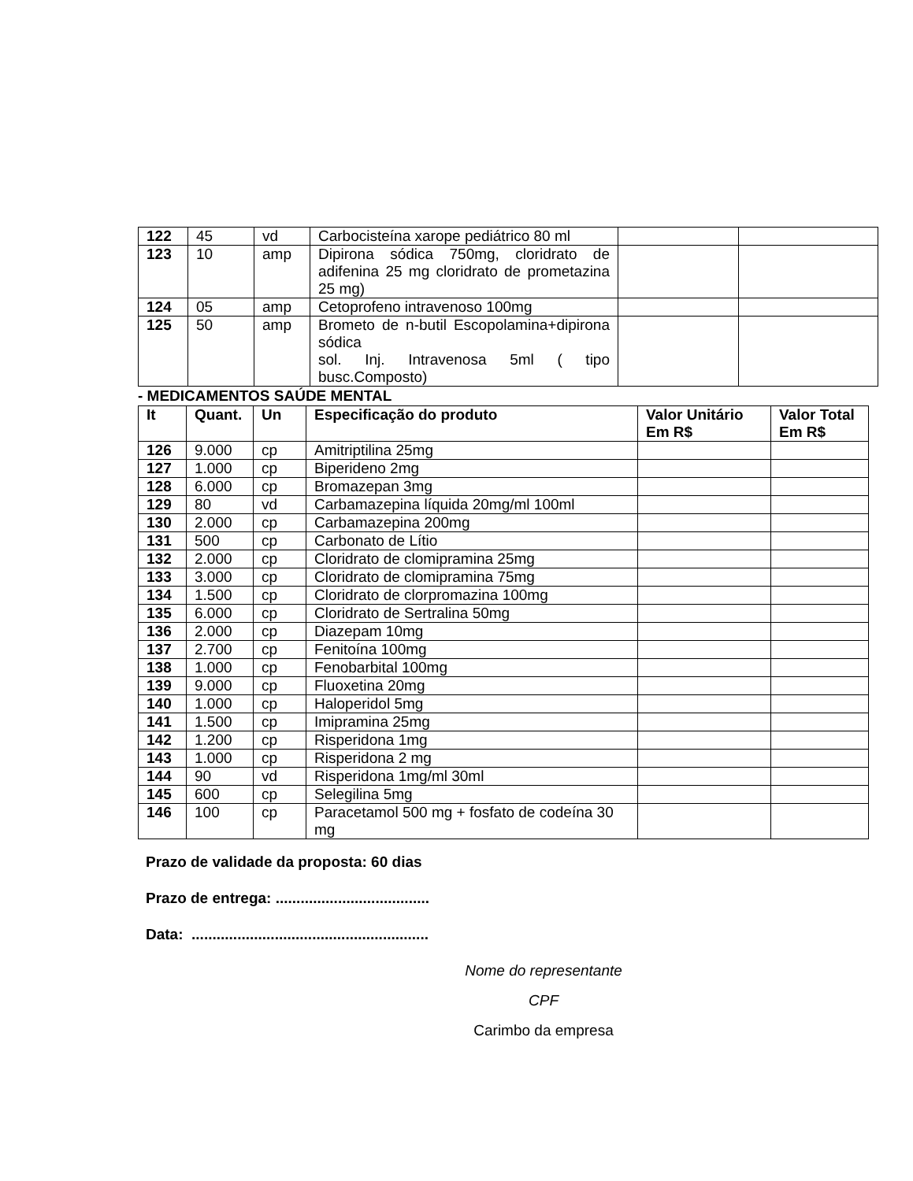| 122 | 45 | vd | Carbocisteína xarope pediátrico 80 ml | | |
| 123 | 10 | amp | Dipirona sódica 750mg, cloridrato de adifenina 25 mg cloridrato de prometazina 25 mg) | | |
| 124 | 05 | amp | Cetoprofeno intravenoso 100mg | | |
| 125 | 50 | amp | Brometo de n-butil Escopolamina+dipirona sódica sol. Inj. Intravenosa 5ml ( tipo busc.Composto) | | |
- MEDICAMENTOS SAÚDE MENTAL
| It | Quant. | Un | Especificação do produto | Valor Unitário Em R$ | Valor Total Em R$ |
| --- | --- | --- | --- | --- | --- |
| 126 | 9.000 | cp | Amitriptilina 25mg | | |
| 127 | 1.000 | cp | Biperideno 2mg | | |
| 128 | 6.000 | cp | Bromazepan 3mg | | |
| 129 | 80 | vd | Carbamazepina líquida 20mg/ml 100ml | | |
| 130 | 2.000 | cp | Carbamazepina 200mg | | |
| 131 | 500 | cp | Carbonato de Lítio | | |
| 132 | 2.000 | cp | Cloridrato de clomipramina 25mg | | |
| 133 | 3.000 | cp | Cloridrato de clomipramina 75mg | | |
| 134 | 1.500 | cp | Cloridrato de clorpromazina 100mg | | |
| 135 | 6.000 | cp | Cloridrato de Sertralina 50mg | | |
| 136 | 2.000 | cp | Diazepam 10mg | | |
| 137 | 2.700 | cp | Fenitoína 100mg | | |
| 138 | 1.000 | cp | Fenobarbital 100mg | | |
| 139 | 9.000 | cp | Fluoxetina 20mg | | |
| 140 | 1.000 | cp | Haloperidol 5mg | | |
| 141 | 1.500 | cp | Imipramina 25mg | | |
| 142 | 1.200 | cp | Risperidona 1mg | | |
| 143 | 1.000 | cp | Risperidona 2 mg | | |
| 144 | 90 | vd | Risperidona 1mg/ml 30ml | | |
| 145 | 600 | cp | Selegilina 5mg | | |
| 146 | 100 | cp | Paracetamol 500 mg + fosfato de codeína 30 mg | | |
Prazo de validade da proposta: 60 dias
Prazo de entrega: .....................................
Data: .........................................................
Nome do representante
CPF
Carimbo da empresa